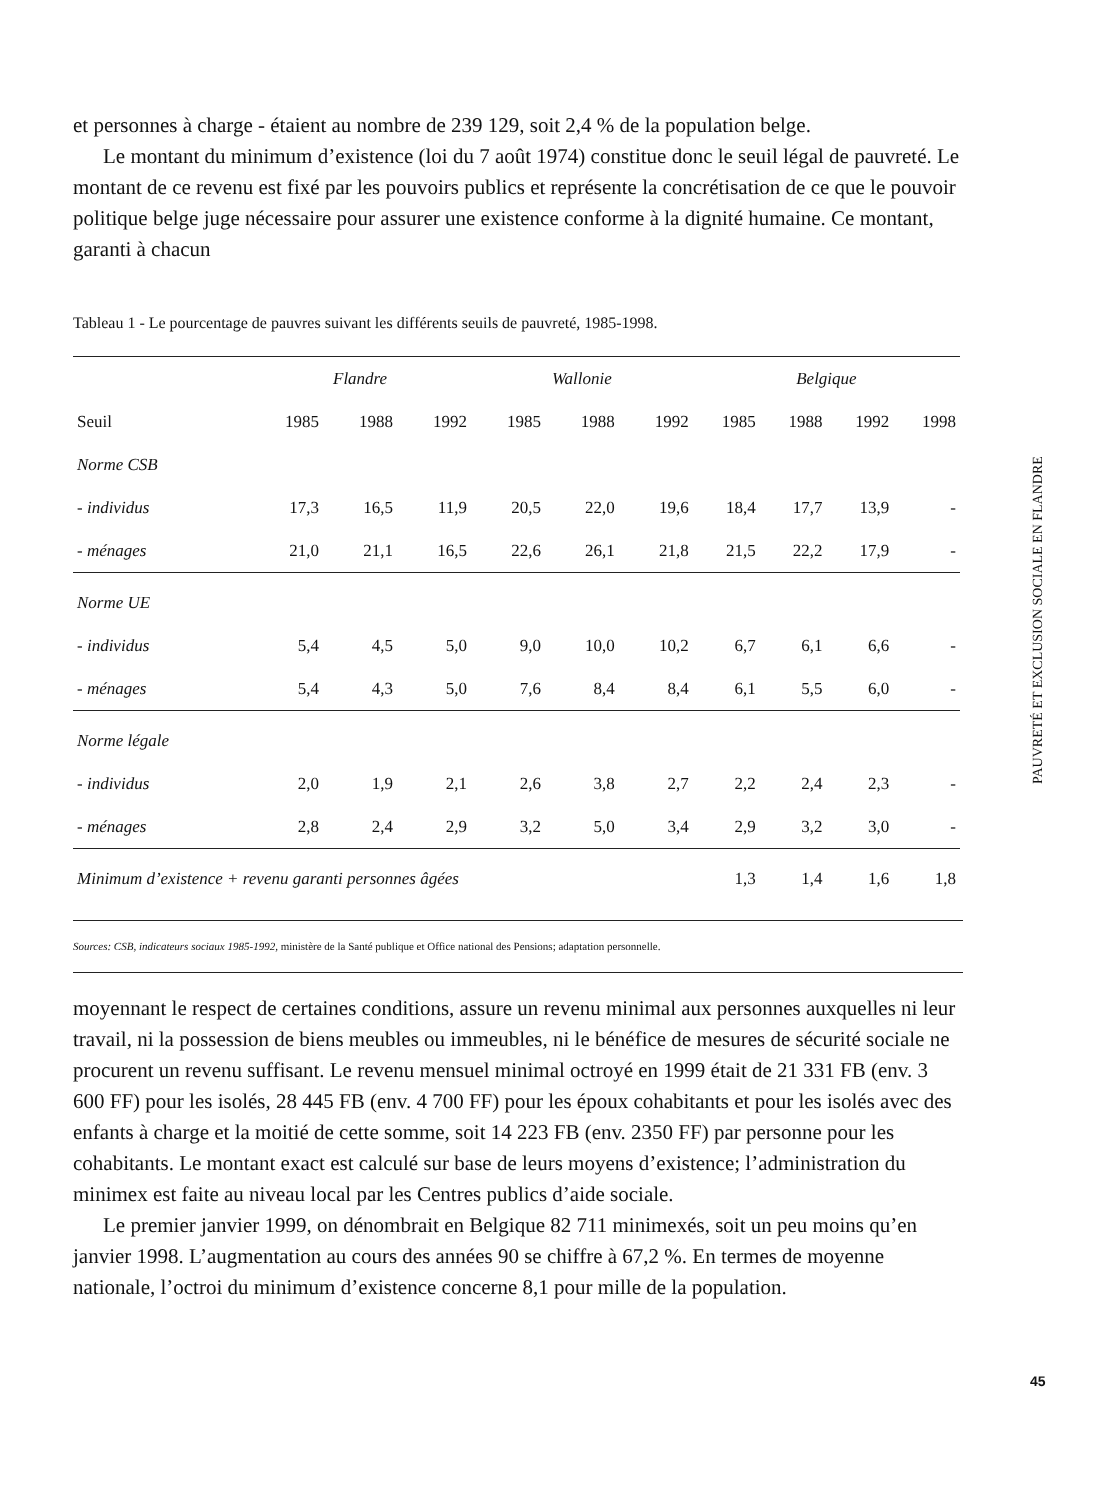et personnes à charge - étaient au nombre de 239 129, soit 2,4 % de la population belge.
Le montant du minimum d’existence (loi du 7 août 1974) constitue donc le seuil légal de pauvreté. Le montant de ce revenu est fixé par les pouvoirs publics et représente la concrétisation de ce que le pouvoir politique belge juge nécessaire pour assurer une existence conforme à la dignité humaine. Ce montant, garanti à chacun
Tableau 1 - Le pourcentage de pauvres suivant les différents seuils de pauvreté, 1985-1998.
| | Flandre | | | Wallonie | | | Belgique | | | |
| --- | --- | --- | --- | --- | --- | --- | --- | --- | --- | --- |
| Seuil | 1985 | 1988 | 1992 | 1985 | 1988 | 1992 | 1985 | 1988 | 1992 | 1998 |
| Norme CSB | | | | | | | | | | |
| - individus | 17,3 | 16,5 | 11,9 | 20,5 | 22,0 | 19,6 | 18,4 | 17,7 | 13,9 | - |
| - ménages | 21,0 | 21,1 | 16,5 | 22,6 | 26,1 | 21,8 | 21,5 | 22,2 | 17,9 | - |
| Norme UE | | | | | | | | | | |
| - individus | 5,4 | 4,5 | 5,0 | 9,0 | 10,0 | 10,2 | 6,7 | 6,1 | 6,6 | - |
| - ménages | 5,4 | 4,3 | 5,0 | 7,6 | 8,4 | 8,4 | 6,1 | 5,5 | 6,0 | - |
| Norme légale | | | | | | | | | | |
| - individus | 2,0 | 1,9 | 2,1 | 2,6 | 3,8 | 2,7 | 2,2 | 2,4 | 2,3 | - |
| - ménages | 2,8 | 2,4 | 2,9 | 3,2 | 5,0 | 3,4 | 2,9 | 3,2 | 3,0 | - |
| Minimum d’existence + revenu garanti personnes âgées | | | | | | | 1,3 | 1,4 | 1,6 | 1,8 |
Sources: CSB, indicateurs sociaux 1985-1992, ministère de la Santé publique et Office national des Pensions; adaptation personnelle.
moyennant le respect de certaines conditions, assure un revenu minimal aux personnes auxquelles ni leur travail, ni la possession de biens meubles ou immeubles, ni le bénéfice de mesures de sécurité sociale ne procurent un revenu suffisant. Le revenu mensuel minimal octroyé en 1999 était de 21 331 FB (env. 3 600 FF) pour les isolés, 28 445 FB (env. 4 700 FF) pour les époux cohabitants et pour les isolés avec des enfants à charge et la moitié de cette somme, soit 14 223 FB (env. 2350 FF) par personne pour les cohabitants. Le montant exact est calculé sur base de leurs moyens d’existence; l’administration du minimex est faite au niveau local par les Centres publics d’aide sociale.
Le premier janvier 1999, on dénombrait en Belgique 82 711 minimexés, soit un peu moins qu’en janvier 1998. L’augmentation au cours des années 90 se chiffre à 67,2 %. En termes de moyenne nationale, l’octroi du minimum d’existence concerne 8,1 pour mille de la population.
PAUVRETÉ ET EXCLUSION SOCIALE EN FLANDRE
45